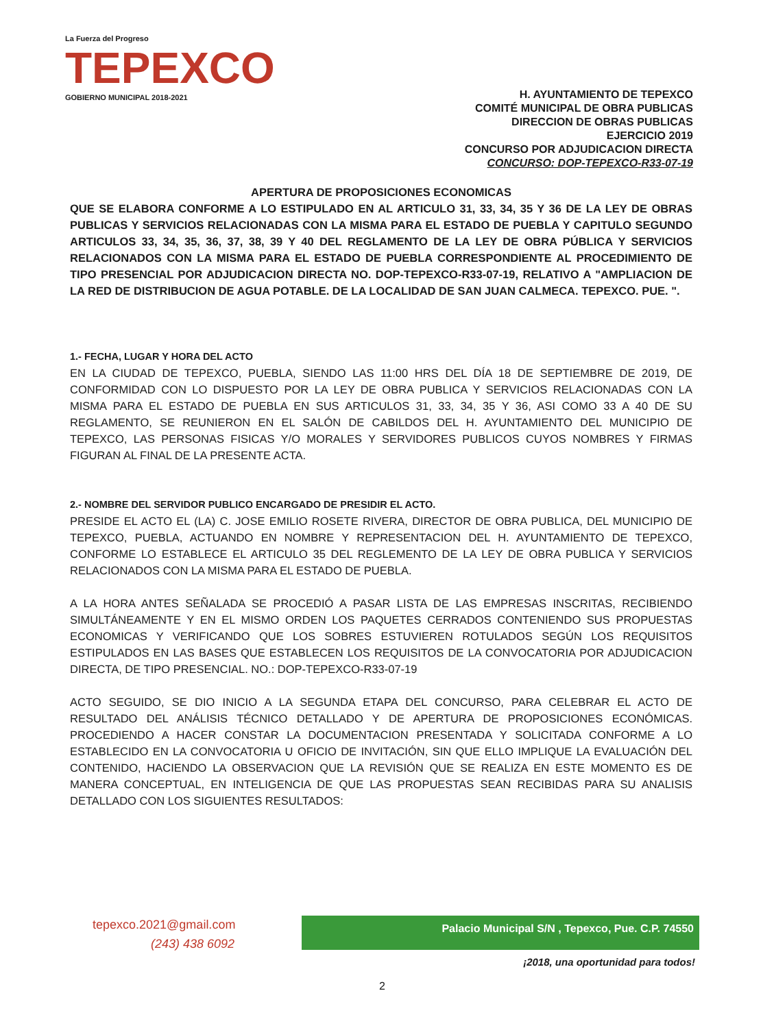La Fuerza del Progreso
TEPEXCO
GOBIERNO MUNICIPAL 2018-2021
H. AYUNTAMIENTO DE TEPEXCO
COMITÉ MUNICIPAL DE OBRA PUBLICAS
DIRECCION DE OBRAS PUBLICAS
EJERCICIO 2019
CONCURSO POR ADJUDICACION DIRECTA
CONCURSO: DOP-TEPEXCO-R33-07-19
APERTURA DE PROPOSICIONES ECONOMICAS
QUE SE ELABORA CONFORME A LO ESTIPULADO EN AL ARTICULO 31, 33, 34, 35 Y 36 DE LA LEY DE OBRAS PUBLICAS Y SERVICIOS RELACIONADAS CON LA MISMA PARA EL ESTADO DE PUEBLA Y CAPITULO SEGUNDO ARTICULOS 33, 34, 35, 36, 37, 38, 39 Y 40 DEL REGLAMENTO DE LA LEY DE OBRA PÚBLICA Y SERVICIOS RELACIONADOS CON LA MISMA PARA EL ESTADO DE PUEBLA CORRESPONDIENTE AL PROCEDIMIENTO DE TIPO PRESENCIAL POR ADJUDICACION DIRECTA NO. DOP-TEPEXCO-R33-07-19, RELATIVO A "AMPLIACION DE LA RED DE DISTRIBUCION DE AGUA POTABLE. DE LA LOCALIDAD DE SAN JUAN CALMECA. TEPEXCO. PUE. ".
1.- FECHA, LUGAR Y HORA DEL ACTO
EN LA CIUDAD DE TEPEXCO, PUEBLA, SIENDO LAS 11:00 HRS DEL DÍA 18 DE SEPTIEMBRE DE 2019, DE CONFORMIDAD CON LO DISPUESTO POR LA LEY DE OBRA PUBLICA Y SERVICIOS RELACIONADAS CON LA MISMA PARA EL ESTADO DE PUEBLA EN SUS ARTICULOS 31, 33, 34, 35 Y 36, ASI COMO 33 A 40 DE SU REGLAMENTO, SE REUNIERON EN EL SALÓN DE CABILDOS DEL H. AYUNTAMIENTO DEL MUNICIPIO DE TEPEXCO, LAS PERSONAS FISICAS Y/O MORALES Y SERVIDORES PUBLICOS CUYOS NOMBRES Y FIRMAS FIGURAN AL FINAL DE LA PRESENTE ACTA.
2.- NOMBRE DEL SERVIDOR PUBLICO ENCARGADO DE PRESIDIR EL ACTO.
PRESIDE EL ACTO EL (LA) C. JOSE EMILIO ROSETE RIVERA, DIRECTOR DE OBRA PUBLICA, DEL MUNICIPIO DE TEPEXCO, PUEBLA, ACTUANDO EN NOMBRE Y REPRESENTACION DEL H. AYUNTAMIENTO DE TEPEXCO, CONFORME LO ESTABLECE EL ARTICULO 35 DEL REGLEMENTO DE LA LEY DE OBRA PUBLICA Y SERVICIOS RELACIONADOS CON LA MISMA PARA EL ESTADO DE PUEBLA.
A LA HORA ANTES SEÑALADA SE PROCEDIÓ A PASAR LISTA DE LAS EMPRESAS INSCRITAS, RECIBIENDO SIMULTÁNEAMENTE Y EN EL MISMO ORDEN LOS PAQUETES CERRADOS CONTENIENDO SUS PROPUESTAS ECONOMICAS Y VERIFICANDO QUE LOS SOBRES ESTUVIEREN ROTULADOS SEGÚN LOS REQUISITOS ESTIPULADOS EN LAS BASES QUE ESTABLECEN LOS REQUISITOS DE LA CONVOCATORIA POR ADJUDICACION DIRECTA, DE TIPO PRESENCIAL. NO.: DOP-TEPEXCO-R33-07-19
ACTO SEGUIDO, SE DIO INICIO A LA SEGUNDA ETAPA DEL CONCURSO, PARA CELEBRAR EL ACTO DE RESULTADO DEL ANÁLISIS TÉCNICO DETALLADO Y DE APERTURA DE PROPOSICIONES ECONÓMICAS. PROCEDIENDO A HACER CONSTAR LA DOCUMENTACION PRESENTADA Y SOLICITADA CONFORME A LO ESTABLECIDO EN LA CONVOCATORIA U OFICIO DE INVITACIÓN, SIN QUE ELLO IMPLIQUE LA EVALUACIÓN DEL CONTENIDO, HACIENDO LA OBSERVACION QUE LA REVISIÓN QUE SE REALIZA EN ESTE MOMENTO ES DE MANERA CONCEPTUAL, EN INTELIGENCIA DE QUE LAS PROPUESTAS SEAN RECIBIDAS PARA SU ANALISIS DETALLADO CON LOS SIGUIENTES RESULTADOS:
tepexco.2021@gmail.com
(243) 438 6092
Palacio Municipal S/N , Tepexco, Pue. C.P. 74550
¡2018, una oportunidad para todos!
2